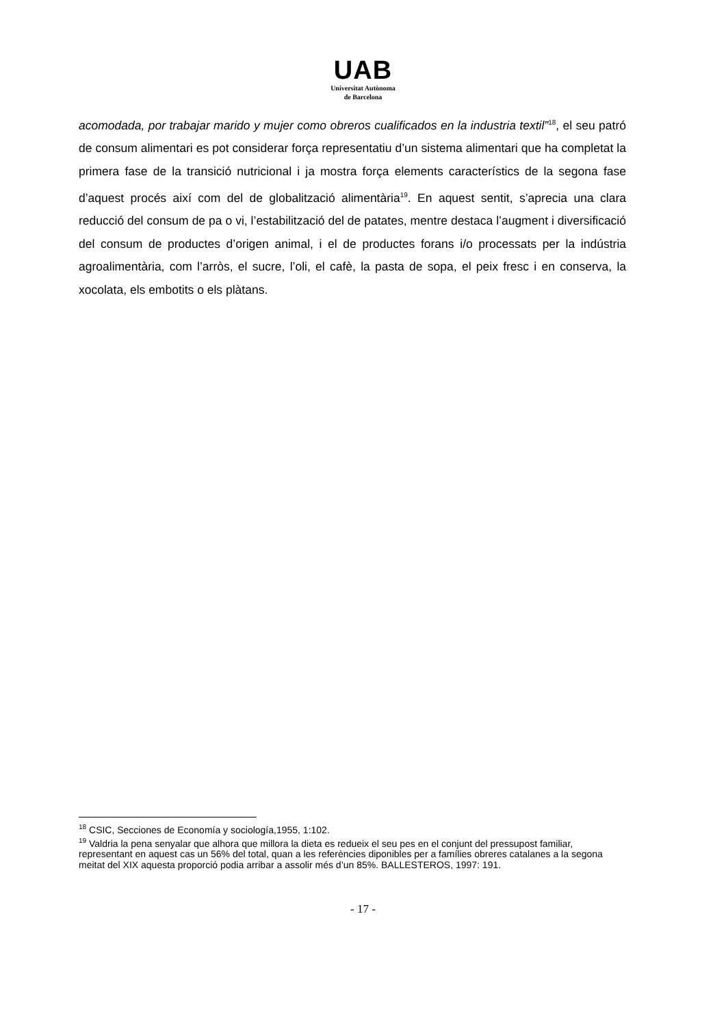UAB
Universitat Autònoma
de Barcelona
acomodada, por trabajar marido y mujer como obreros cualificados en la industria textil”<sup>18</sup>, el seu patró de consum alimentari es pot considerar força representatiu d’un sistema alimentari que ha completat la primera fase de la transició nutricional i ja mostra força elements característics de la segona fase d’aquest procés així com del de globalització alimentària<sup>19</sup>. En aquest sentit, s’aprecia una clara reducció del consum de pa o vi, l’estabilització del de patates, mentre destaca l’augment i diversificació del consum de productes d’origen animal, i el de productes forans i/o processats per la indústria agroalimentària, com l’arròs, el sucre, l’oli, el cafè, la pasta de sopa, el peix fresc i en conserva, la xocolata, els embotits o els plàtans.
<sup>18</sup> CSIC, Secciones de Economía y sociología,1955, 1:102.
<sup>19</sup> Valdria la pena senyalar que alhora que millora la dieta es redueix el seu pes en el conjunt del pressupost familiar, representant en aquest cas un 56% del total, quan a les referències diponibles per a famílies obreres catalanes a la segona meitat del XIX aquesta proporció podia arribar a assolir més d’un 85%. BALLESTEROS, 1997: 191.
- 17 -